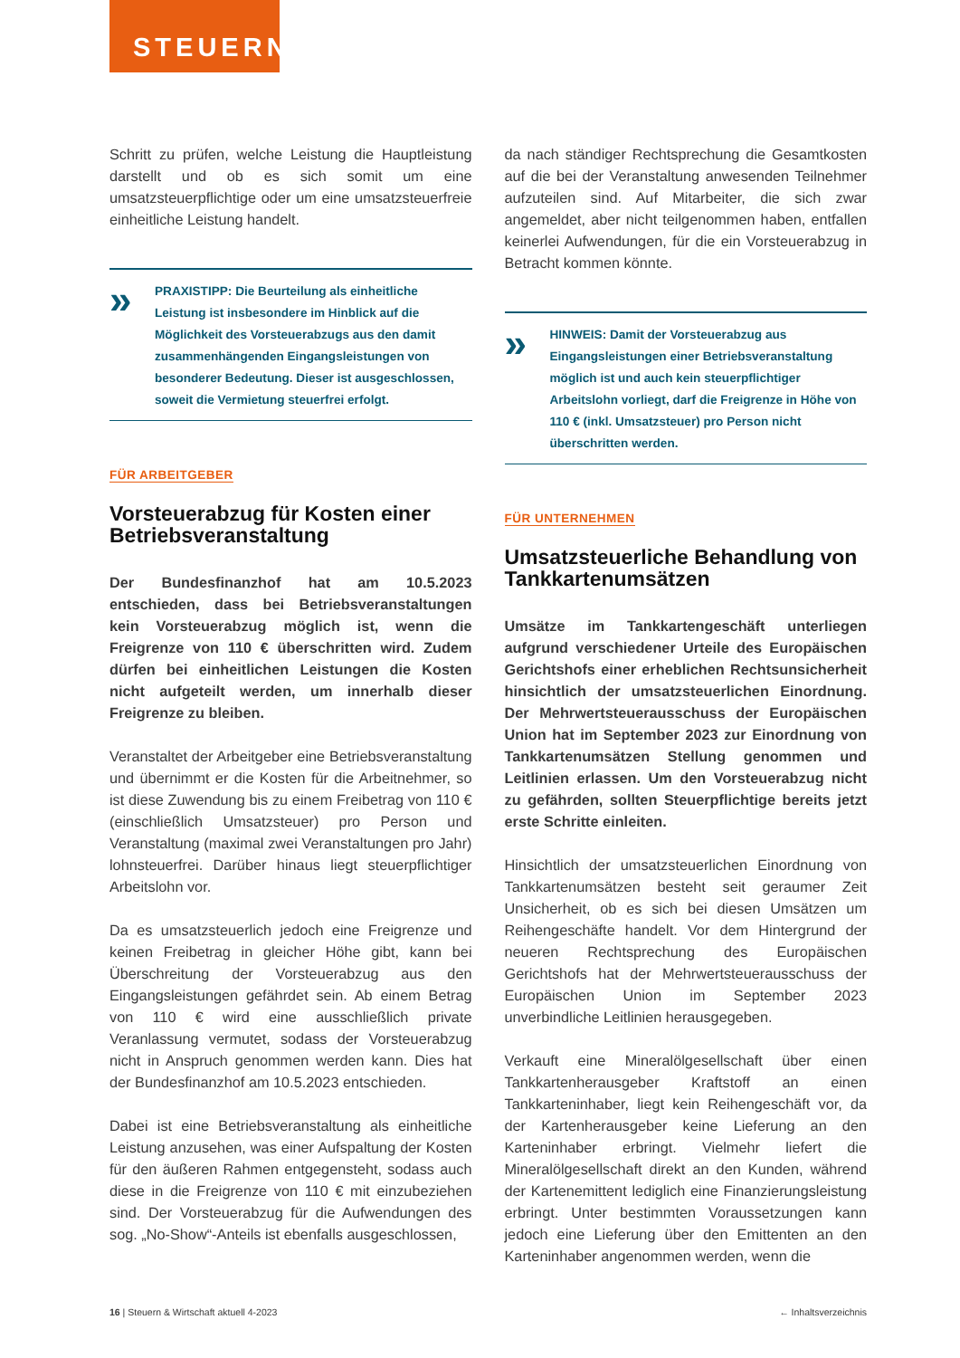STEUERN
Schritt zu prüfen, welche Leistung die Hauptleistung darstellt und ob es sich somit um eine umsatzsteuerpflichtige oder um eine umsatzsteuerfreie einheitliche Leistung handelt.
»
PRAXISTIPP: Die Beurteilung als einheitliche Leistung ist insbesondere im Hinblick auf die Möglichkeit des Vorsteuerabzugs aus den damit zusammenhängenden Eingangsleistungen von besonderer Bedeutung. Dieser ist ausgeschlossen, soweit die Vermietung steuerfrei erfolgt.
FÜR ARBEITGEBER
Vorsteuerabzug für Kosten einer Betriebsveranstaltung
Der Bundesfinanzhof hat am 10.5.2023 entschieden, dass bei Betriebsveranstaltungen kein Vorsteuerabzug möglich ist, wenn die Freigrenze von 110 € überschritten wird. Zudem dürfen bei einheitlichen Leistungen die Kosten nicht aufgeteilt werden, um innerhalb dieser Freigrenze zu bleiben.
Veranstaltet der Arbeitgeber eine Betriebsveranstaltung und übernimmt er die Kosten für die Arbeitnehmer, so ist diese Zuwendung bis zu einem Freibetrag von 110 € (einschließlich Umsatzsteuer) pro Person und Veranstaltung (maximal zwei Veranstaltungen pro Jahr) lohnsteuerfrei. Darüber hinaus liegt steuerpflichtiger Arbeitslohn vor.
Da es umsatzsteuerlich jedoch eine Freigrenze und keinen Freibetrag in gleicher Höhe gibt, kann bei Überschreitung der Vorsteuerabzug aus den Eingangsleistungen gefährdet sein. Ab einem Betrag von 110 € wird eine ausschließlich private Veranlassung vermutet, sodass der Vorsteuerabzug nicht in Anspruch genommen werden kann. Dies hat der Bundesfinanzhof am 10.5.2023 entschieden.
Dabei ist eine Betriebsveranstaltung als einheitliche Leistung anzusehen, was einer Aufspaltung der Kosten für den äußeren Rahmen entgegensteht, sodass auch diese in die Freigrenze von 110 € mit einzubeziehen sind. Der Vorsteuerabzug für die Aufwendungen des sog. „No-Show“-Anteils ist ebenfalls ausgeschlossen,
da nach ständiger Rechtsprechung die Gesamtkosten auf die bei der Veranstaltung anwesenden Teilnehmer aufzuteilen sind. Auf Mitarbeiter, die sich zwar angemeldet, aber nicht teilgenommen haben, entfallen keinerlei Aufwendungen, für die ein Vorsteuerabzug in Betracht kommen könnte.
»
HINWEIS: Damit der Vorsteuerabzug aus Eingangsleistungen einer Betriebsveranstaltung möglich ist und auch kein steuerpflichtiger Arbeitslohn vorliegt, darf die Freigrenze in Höhe von 110 € (inkl. Umsatzsteuer) pro Person nicht überschritten werden.
FÜR UNTERNEHMEN
Umsatzsteuerliche Behandlung von Tankkartenumsätzen
Umsätze im Tankkartengeschäft unterliegen aufgrund verschiedener Urteile des Europäischen Gerichtshofs einer erheblichen Rechtsunsicherheit hinsichtlich der umsatzsteuerlichen Einordnung. Der Mehrwertsteuerausschuss der Europäischen Union hat im September 2023 zur Einordnung von Tankkartenumsätzen Stellung genommen und Leitlinien erlassen. Um den Vorsteuerabzug nicht zu gefährden, sollten Steuerpflichtige bereits jetzt erste Schritte einleiten.
Hinsichtlich der umsatzsteuerlichen Einordnung von Tankkartenumsätzen besteht seit geraumer Zeit Unsicherheit, ob es sich bei diesen Umsätzen um Reihengeschäfte handelt. Vor dem Hintergrund der neueren Rechtsprechung des Europäischen Gerichtshofs hat der Mehrwertsteuerausschuss der Europäischen Union im September 2023 unverbindliche Leitlinien herausgegeben.
Verkauft eine Mineralölgesellschaft über einen Tankkartenherausgeber Kraftstoff an einen Tankkarteninhaber, liegt kein Reihengeschäft vor, da der Kartenherausgeber keine Lieferung an den Karteninhaber erbringt. Vielmehr liefert die Mineralölgesellschaft direkt an den Kunden, während der Kartenemittent lediglich eine Finanzierungsleistung erbringt. Unter bestimmten Voraussetzungen kann jedoch eine Lieferung über den Emittenten an den Karteninhaber angenommen werden, wenn die
16 | Steuern & Wirtschaft aktuell 4-2023 ← Inhaltsverzeichnis